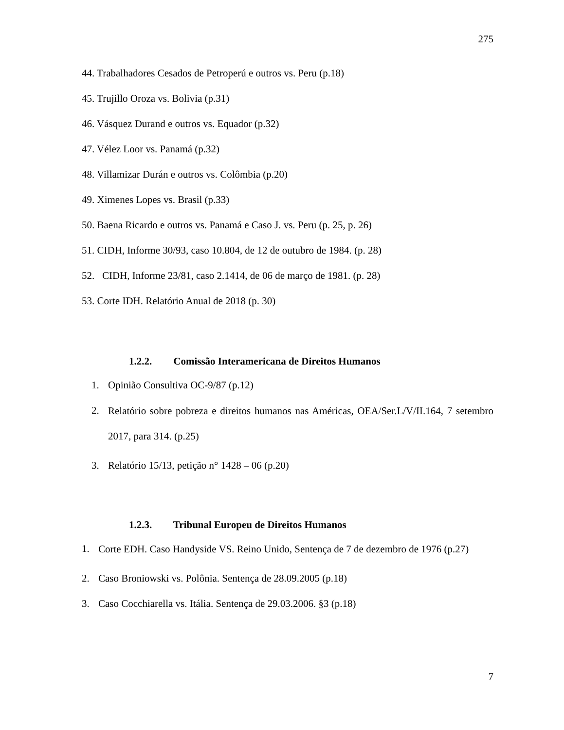275
44. Trabalhadores Cesados de Petroperú e outros vs. Peru (p.18)
45. Trujillo Oroza vs. Bolivia (p.31)
46. Vásquez Durand e outros vs. Equador (p.32)
47. Vélez Loor vs. Panamá (p.32)
48. Villamizar Durán e outros vs. Colômbia (p.20)
49. Ximenes Lopes vs. Brasil (p.33)
50. Baena Ricardo e outros vs. Panamá e Caso J. vs. Peru (p. 25, p. 26)
51. CIDH, Informe 30/93, caso 10.804, de 12 de outubro de 1984. (p. 28)
52. CIDH, Informe 23/81, caso 2.1414, de 06 de março de 1981. (p. 28)
53. Corte IDH. Relatório Anual de 2018 (p. 30)
1.2.2. Comissão Interamericana de Direitos Humanos
1. Opinião Consultiva OC-9/87 (p.12)
2.
Relatório sobre pobreza e direitos humanos nas Américas, OEA/Ser.L/V/II.164, 7 setembro 2017, para 314. (p.25)
3. Relatório 15/13, petição n° 1428 – 06 (p.20)
1.2.3. Tribunal Europeu de Direitos Humanos
1.
Corte EDH. Caso Handyside VS. Reino Unido, Sentença de 7 de dezembro de 1976 (p.27)
2. Caso Broniowski vs. Polônia. Sentença de 28.09.2005 (p.18)
3. Caso Cocchiarella vs. Itália. Sentença de 29.03.2006. §3 (p.18)
7